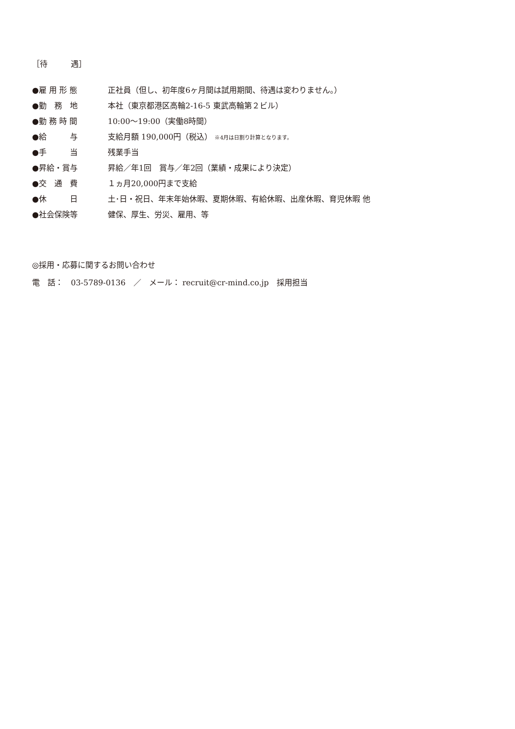［待　　　遇］
| ●雇 用 形 態 | 正社員（但し、初年度6ヶ月間は試用期間、待遇は変わりません。） |
| ●勤 務 地 | 本社（東京都港区高輪2-16-5 東武高輪第２ビル） |
| ●勤 務 時 間 | 10:00～19:00（実働8時間） |
| ●給 与 | 支給月額 190,000円（税込） ※4月は日割り計算となります。 |
| ●手 当 | 残業手当 |
| ●昇給・賞与 | 昇給／年1回 賞与／年2回（業績・成果により決定） |
| ●交 通 費 | １ヵ月20,000円まで支給 |
| ●休 日 | 土･日・祝日、年末年始休暇、夏期休暇、有給休暇、出産休暇、育児休暇 他 |
| ●社会保険等 | 健保、厚生、労災、雇用、等 |
◎採用・応募に関するお問い合わせ
電　話：　03-5789-0136　／　メール： recruit@cr-mind.co.jp　採用担当